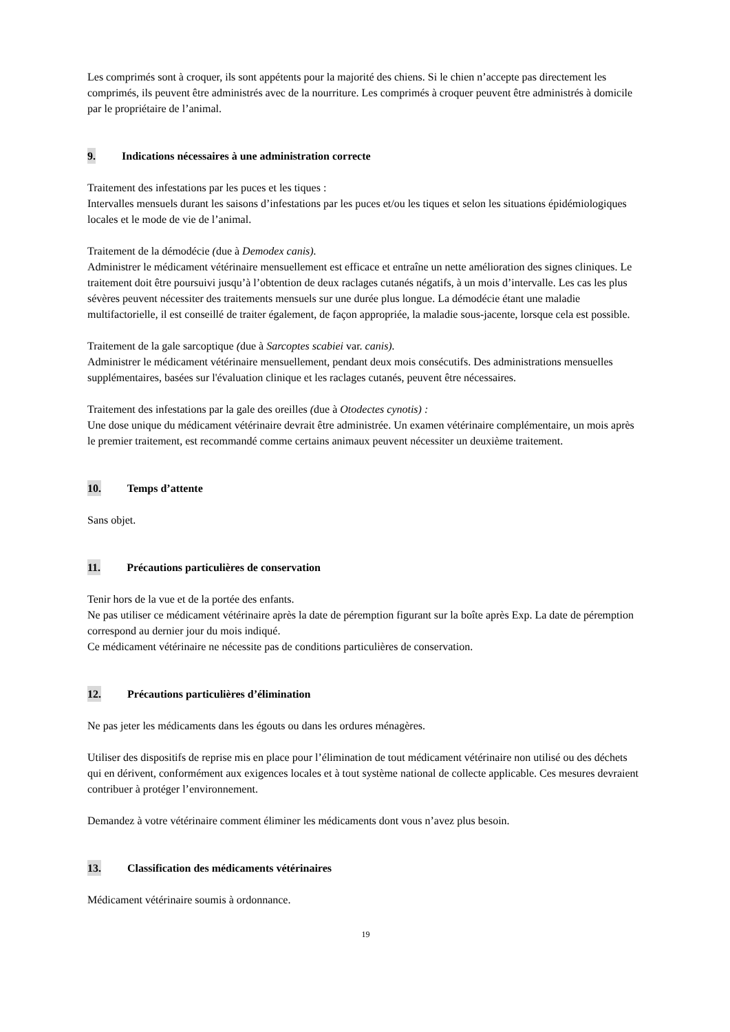Les comprimés sont à croquer, ils sont appétents pour la majorité des chiens. Si le chien n’accepte pas directement les comprimés, ils peuvent être administrés avec de la nourriture. Les comprimés à croquer peuvent être administrés à domicile par le propriétaire de l’animal.
9. Indications nécessaires à une administration correcte
Traitement des infestations par les puces et les tiques :
Intervalles mensuels durant les saisons d’infestations par les puces et/ou les tiques et selon les situations épidémiologiques locales et le mode de vie de l’animal.
Traitement de la démodécie (due à Demodex canis).
Administrer le médicament vétérinaire mensuellement est efficace et entraîne un nette amélioration des signes cliniques. Le traitement doit être poursuivi jusqu’à l’obtention de deux raclages cutanés négatifs, à un mois d’intervalle. Les cas les plus sévères peuvent nécessiter des traitements mensuels sur une durée plus longue. La démodécie étant une maladie multifactorielle, il est conseillé de traiter également, de façon appropriée, la maladie sous-jacente, lorsque cela est possible.
Traitement de la gale sarcoptique (due à Sarcoptes scabiei var. canis).
Administrer le médicament vétérinaire mensuellement, pendant deux mois consécutifs. Des administrations mensuelles supplémentaires, basées sur l'évaluation clinique et les raclages cutanés, peuvent être nécessaires.
Traitement des infestations par la gale des oreilles (due à Otodectes cynotis) :
Une dose unique du médicament vétérinaire devrait être administrée. Un examen vétérinaire complémentaire, un mois après le premier traitement, est recommandé comme certains animaux peuvent nécessiter un deuxième traitement.
10. Temps d’attente
Sans objet.
11. Précautions particulières de conservation
Tenir hors de la vue et de la portée des enfants.
Ne pas utiliser ce médicament vétérinaire après la date de péremption figurant sur la boîte après Exp. La date de péremption correspond au dernier jour du mois indiqué.
Ce médicament vétérinaire ne nécessite pas de conditions particulières de conservation.
12. Précautions particulières d’élimination
Ne pas jeter les médicaments dans les égouts ou dans les ordures ménagères.
Utiliser des dispositifs de reprise mis en place pour l’élimination de tout médicament vétérinaire non utilisé ou des déchets qui en dérivent, conformément aux exigences locales et à tout système national de collecte applicable. Ces mesures devraient contribuer à protéger l’environnement.
Demandez à votre vétérinaire comment éliminer les médicaments dont vous n’avez plus besoin.
13. Classification des médicaments vétérinaires
Médicament vétérinaire soumis à ordonnance.
19